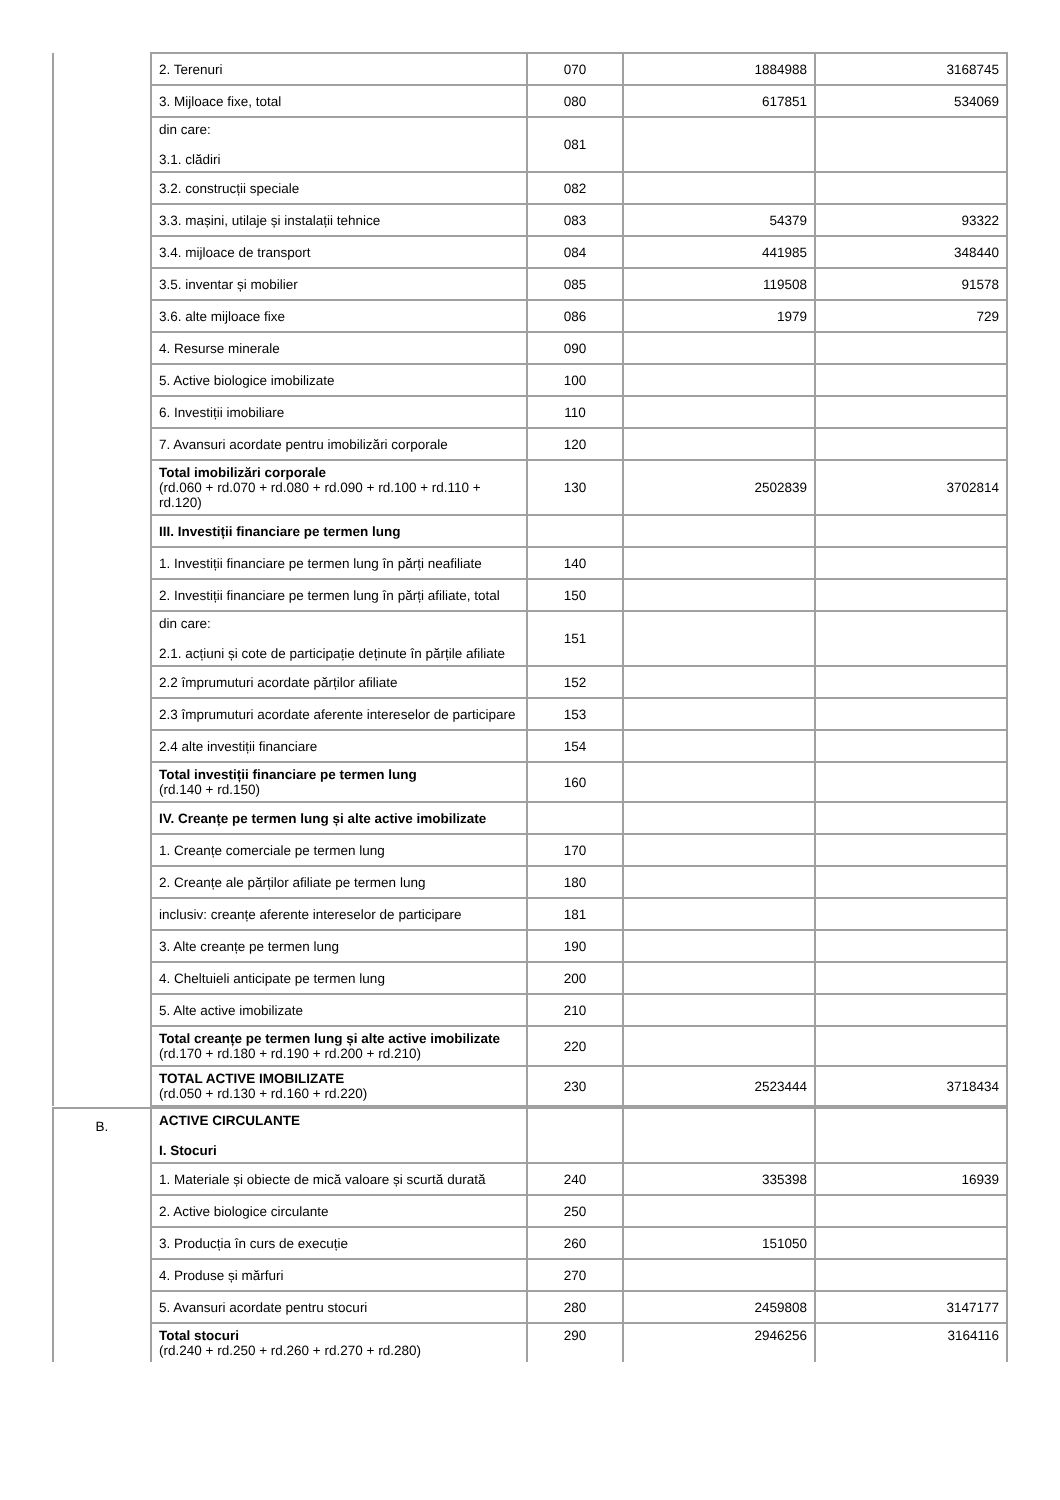| | 2. Terenuri | 070 | 1884988 | 3168745 |
| | 3. Mijloace fixe, total | 080 | 617851 | 534069 |
| | din care: 3.1. clădiri | 081 | | |
| | 3.2. construcții speciale | 082 | | |
| | 3.3. mașini, utilaje și instalații tehnice | 083 | 54379 | 93322 |
| | 3.4. mijloace de transport | 084 | 441985 | 348440 |
| | 3.5. inventar și mobilier | 085 | 119508 | 91578 |
| | 3.6. alte mijloace fixe | 086 | 1979 | 729 |
| | 4. Resurse minerale | 090 | | |
| | 5. Active biologice imobilizate | 100 | | |
| | 6. Investiții imobiliare | 110 | | |
| | 7. Avansuri acordate pentru imobilizări corporale | 120 | | |
| | Total imobilizări corporale (rd.060 + rd.070 + rd.080 + rd.090 + rd.100 + rd.110 + rd.120) | 130 | 2502839 | 3702814 |
| | III. Investiții financiare pe termen lung | | | |
| | 1. Investiții financiare pe termen lung în părți neafiliate | 140 | | |
| | 2. Investiții financiare pe termen lung în părți afiliate, total | 150 | | |
| | din care: 2.1. acțiuni și cote de participație deținute în părțile afiliate | 151 | | |
| | 2.2 împrumuturi acordate părților afiliate | 152 | | |
| | 2.3 împrumuturi acordate aferente intereselor de participare | 153 | | |
| | 2.4 alte investiții financiare | 154 | | |
| | Total investiții financiare pe termen lung (rd.140 + rd.150) | 160 | | |
| | IV. Creanțe pe termen lung și alte active imobilizate | | | |
| | 1. Creanțe comerciale pe termen lung | 170 | | |
| | 2. Creanțe ale părților afiliate pe termen lung | 180 | | |
| | inclusiv: creanțe aferente intereselor de participare | 181 | | |
| | 3. Alte creanțe pe termen lung | 190 | | |
| | 4. Cheltuieli anticipate pe termen lung | 200 | | |
| | 5. Alte active imobilizate | 210 | | |
| | Total creanțe pe termen lung și alte active imobilizate (rd.170 + rd.180 + rd.190 + rd.200 + rd.210) | 220 | | |
| | TOTAL ACTIVE IMOBILIZATE (rd.050 + rd.130 + rd.160 + rd.220) | 230 | 2523444 | 3718434 |
| B. | ACTIVE CIRCULANTE I. Stocuri | | | |
| | 1. Materiale și obiecte de mică valoare și scurtă durată | 240 | 335398 | 16939 |
| | 2. Active biologice circulante | 250 | | |
| | 3. Producția în curs de execuție | 260 | 151050 | |
| | 4. Produse și mărfuri | 270 | | |
| | 5. Avansuri acordate pentru stocuri | 280 | 2459808 | 3147177 |
| | Total stocuri (rd.240 + rd.250 + rd.260 + rd.270 + rd.280) | 290 | 2946256 | 3164116 |